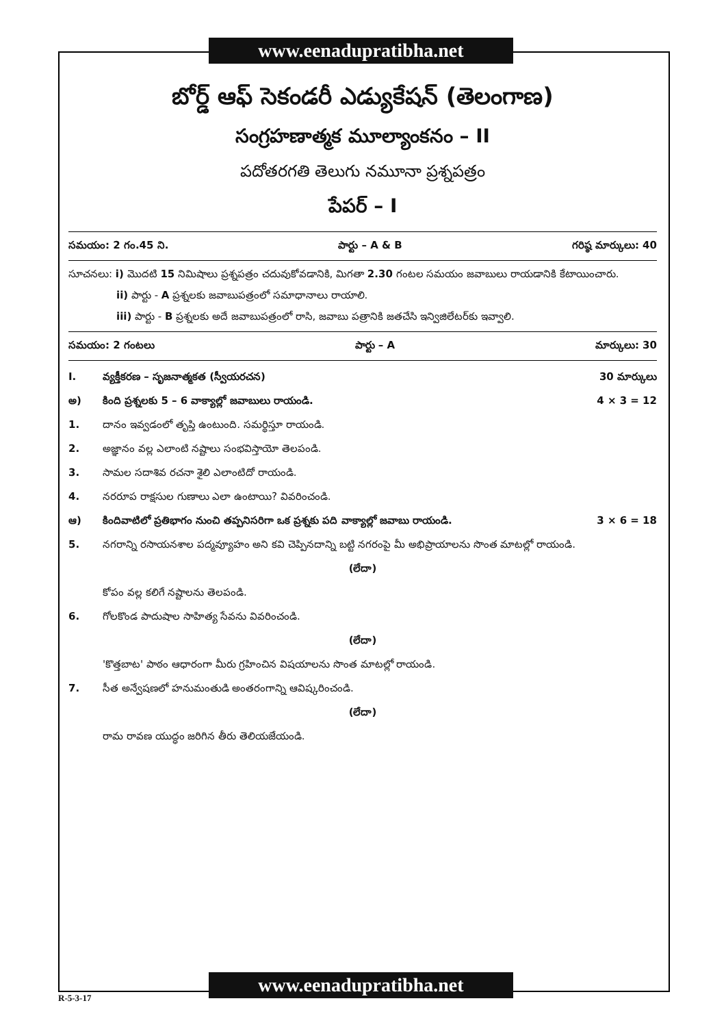www.eenadupratibha.net
బోర్డ్ ఆఫ్ సెకండరీ ఎడ్యుకేషన్ (తెలంగాణ)
సంగ్రహణాత్మక మూల్యాంకనం – II
పదోతరగతి తెలుగు నమూనా ప్రశ్నపత్రం
పేపర్ – I
సమయం: 2 గం.45 ని. పార్టు – A & B గరిష్ఠ మార్కులు: 40
సూచనలు: i) మొదటి 15 నిమిషాలు ప్రశ్నపత్రం చదువుకోవడానికి, మిగతా 2.30 గంటల సమయం జవాబులు రాయడానికి కేటాయించారు.
ii) పార్టు - A ప్రశ్నలకు జవాబుపత్రంలో సమాధానాలు రాయాలి.
iii) పార్టు - B ప్రశ్నలకు అదే జవాబుపత్రంలో రాసి, జవాబు పత్రానికి జతచేసి ఇన్విజిలేటర్‌కు ఇవ్వాలి.
సమయం: 2 గంటలు పార్టు – A మార్కులు: 30
I. వ్యక్తీకరణ – సృజనాత్మకత (స్వీయరచన) 30 మార్కులు
అ) కింది ప్రశ్నలకు 5 – 6 వాక్యాల్లో జవాబులు రాయండి. 4 × 3 = 12
1. దానం ఇవ్వడంలో తృప్తి ఉంటుంది. సమర్థిస్తూ రాయండి.
2. అజ్ఞానం వల్ల ఎలాంటి నష్టాలు సంభవిస్తాయో తెలపండి.
3. సామల సదాశివ రచనా శైలి ఎలాంటిదో రాయండి.
4. నరరూప రాక్షసుల గుణాలు ఎలా ఉంటాయి? వివరించండి.
ఆ) కిందివాటిలో ప్రతిభాగం నుంచి తప్పనిసరిగా ఒక ప్రశ్నకు పది వాక్యాల్లో జవాబు రాయండి. 3 × 6 = 18
5. నగరాన్ని రసాయనశాల పద్మవ్యూహం అని కవి చెప్పినదాన్ని బట్టి నగరంపై మీ అభిప్రాయాలను సొంత మాటల్లో రాయండి.
(లేదా)
కోపం వల్ల కలిగే నష్టాలను తెలపండి.
6. గోలకొండ పాదుషాల సాహిత్య సేవను వివరించండి.
(లేదా)
'కొత్తబాట' పాఠం ఆధారంగా మీరు గ్రహించిన విషయాలను సొంత మాటల్లో రాయండి.
7. సీత అన్వేషణలో హనుమంతుడి అంతరంగాన్ని ఆవిష్కరించండి.
(లేదా)
రామ రావణ యుద్ధం జరిగిన తీరు తెలియజేయండి.
www.eenadupratibha.net
R-5-3-17